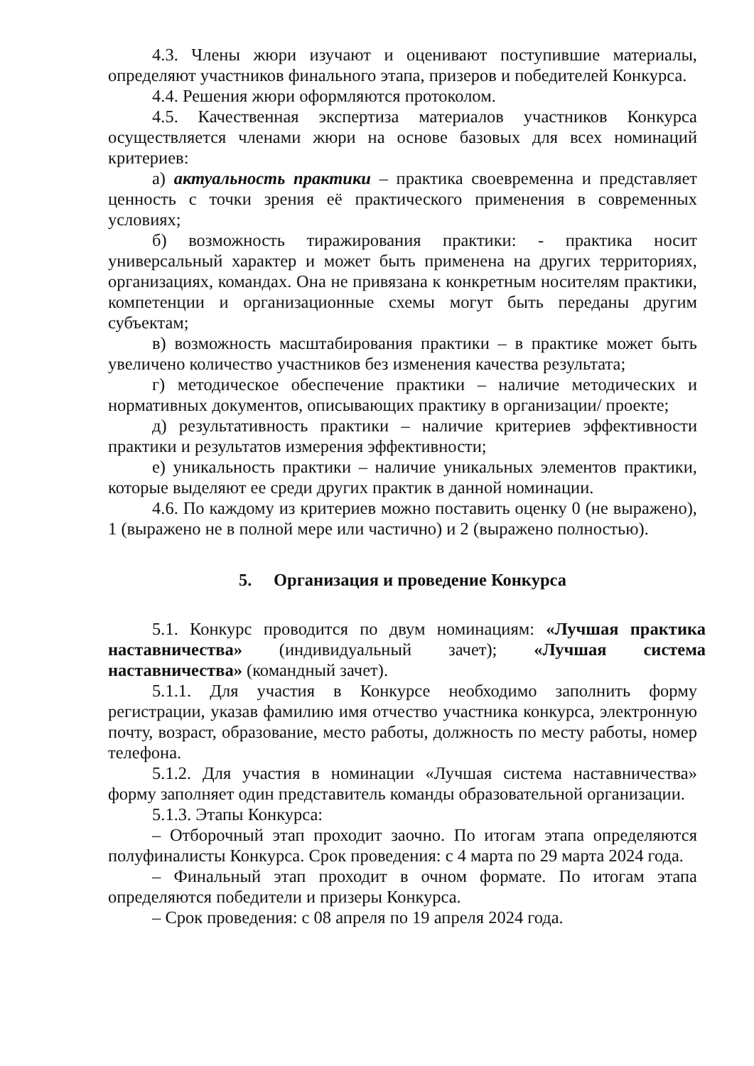4.3. Члены жюри изучают и оценивают поступившие материалы, определяют участников финального этапа, призеров и победителей Конкурса.
4.4. Решения жюри оформляются протоколом.
4.5. Качественная экспертиза материалов участников Конкурса осуществляется членами жюри на основе базовых для всех номинаций критериев:
а) актуальность практики – практика своевременна и представляет ценность с точки зрения её практического применения в современных условиях;
б) возможность тиражирования практики: - практика носит универсальный характер и может быть применена на других территориях, организациях, командах. Она не привязана к конкретным носителям практики, компетенции и организационные схемы могут быть переданы другим субъектам;
в) возможность масштабирования практики – в практике может быть увеличено количество участников без изменения качества результата;
г) методическое обеспечение практики – наличие методических и нормативных документов, описывающих практику в организации/ проекте;
д) результативность практики – наличие критериев эффективности практики и результатов измерения эффективности;
е) уникальность практики – наличие уникальных элементов практики, которые выделяют ее среди других практик в данной номинации.
4.6. По каждому из критериев можно поставить оценку 0 (не выражено), 1 (выражено не в полной мере или частично) и 2 (выражено полностью).
5. Организация и проведение Конкурса
5.1. Конкурс проводится по двум номинациям: «Лучшая практика наставничества» (индивидуальный зачет); «Лучшая система наставничества» (командный зачет).
5.1.1. Для участия в Конкурсе необходимо заполнить форму регистрации, указав фамилию имя отчество участника конкурса, электронную почту, возраст, образование, место работы, должность по месту работы, номер телефона.
5.1.2. Для участия в номинации «Лучшая система наставничества» форму заполняет один представитель команды образовательной организации.
5.1.3. Этапы Конкурса:
– Отборочный этап проходит заочно. По итогам этапа определяются полуфиналисты Конкурса. Срок проведения: с 4 марта по 29 марта 2024 года.
– Финальный этап проходит в очном формате. По итогам этапа определяются победители и призеры Конкурса.
– Срок проведения: с 08 апреля по 19 апреля 2024 года.